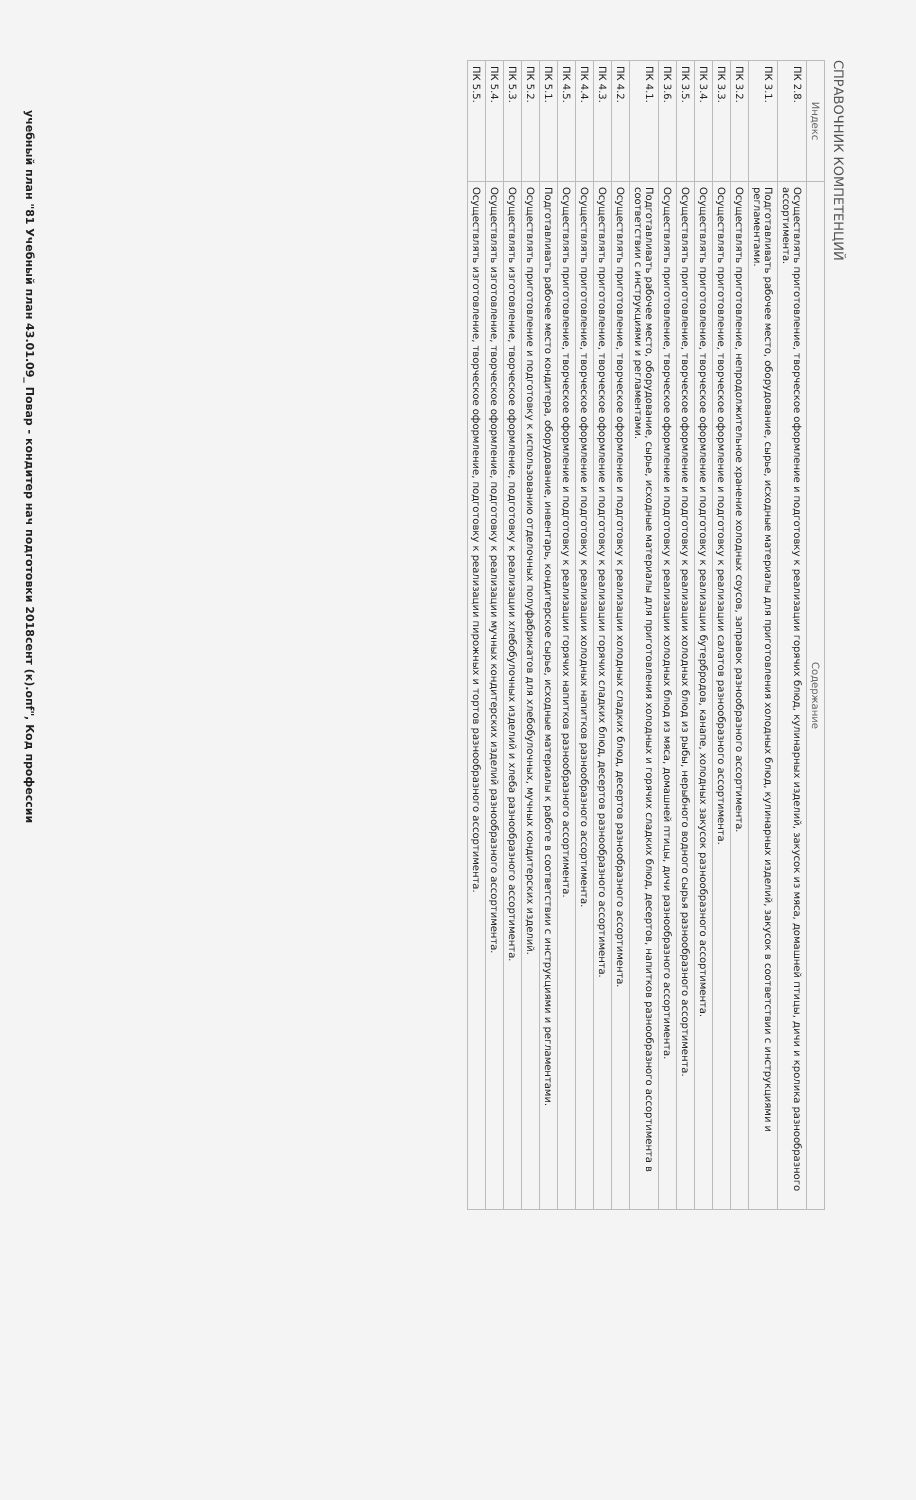СПРАВОЧНИК КОМПЕТЕНЦИЙ
| Индекс | Содержание |
| --- | --- |
| ПК 2.8. | Осуществлять приготовление, творческое оформление и подготовку к реализации горячих блюд, кулинарных изделий, закусок из мяса, домашней птицы, дичи и кролика разнообразного ассортимента. |
| ПК 3.1. | Подготавливать рабочее место, оборудование, сырье, исходные материалы для приготовления холодных блюд, кулинарных изделий, закусок в соответствии с инструкциями и регламентами. |
| ПК 3.2. | Осуществлять приготовление, непродолжительное хранение холодных соусов, заправок разнообразного ассортимента. |
| ПК 3.3. | Осуществлять приготовление, творческое оформление и подготовку к реализации салатов разнообразного ассортимента. |
| ПК 3.4. | Осуществлять приготовление, творческое оформление и подготовку к реализации бутербродов, канапе, холодных закусок разнообразного ассортимента. |
| ПК 3.5. | Осуществлять приготовление, творческое оформление и подготовку к реализации холодных блюд из рыбы, нерыбного водного сырья разнообразного ассортимента. |
| ПК 3.6. | Осуществлять приготовление, творческое оформление и подготовку к реализации холодных блюд из мяса, домашней птицы, дичи разнообразного ассортимента. |
| ПК 4.1. | Подготавливать рабочее место, оборудование, сырье, исходные материалы для приготовления холодных и горячих сладких блюд, десертов, напитков разнообразного ассортимента в соответствии с инструкциями и регламентами. |
| ПК 4.2. | Осуществлять приготовление, творческое оформление и подготовку к реализации холодных сладких блюд, десертов разнообразного ассортимента. |
| ПК 4.3. | Осуществлять приготовление, творческое оформление и подготовку к реализации горячих сладких блюд, десертов разнообразного ассортимента. |
| ПК 4.4. | Осуществлять приготовление, творческое оформление и подготовку к реализации холодных напитков разнообразного ассортимента. |
| ПК 4.5. | Осуществлять приготовление, творческое оформление и подготовку к реализации горячих напитков разнообразного ассортимента. |
| ПК 5.1. | Подготавливать рабочее место кондитера, оборудование, инвентарь, кондитерское сырье, исходные материалы к работе в соответствии с инструкциями и регламентами. |
| ПК 5.2. | Осуществлять приготовление и подготовку к использованию отделочных полуфабрикатов для хлебобулочных, мучных кондитерских изделий. |
| ПК 5.3. | Осуществлять изготовление, творческое оформление, подготовку к реализации хлебобулочных изделий и хлеба разнообразного ассортимента. |
| ПК 5.4. | Осуществлять изготовление, творческое оформление, подготовку к реализации мучных кондитерских изделий разнообразного ассортимента. |
| ПК 5.5. | Осуществлять изготовление, творческое оформление, подготовку к реализации пирожных и тортов разнообразного ассортимента. |
учебный план "81 Учебный план 43.01.09_ Повар - кондитер нач подготовки 2018сент (к).опf", Код профессии